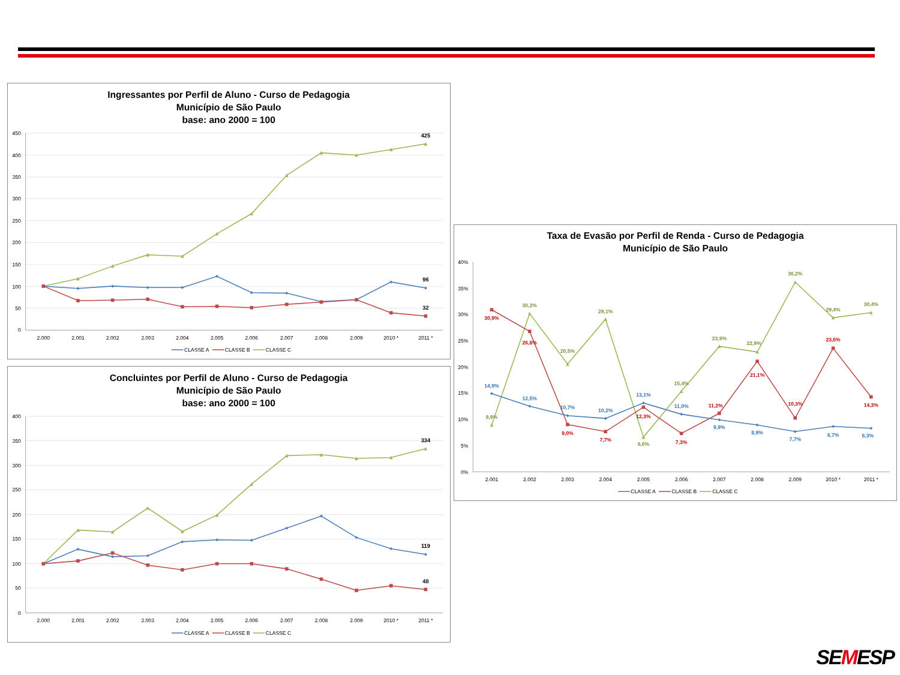Ingressantes por Perfil de Aluno - Curso de Pedagogia
Município de São Paulo
base: ano 2000 = 100
450
400
350
300
250
200
150
100
50
0
2.000
2.001
2.002
2.003
2.004
2.005
2.006
2.007
2.008
2.009
2010 *
2011 *
425
96
32
CLASSE A
CLASSE B
CLASSE C
Concluintes por Perfil de Aluno - Curso de Pedagogia
Município de São Paulo
base: ano 2000 = 100
400
350
300
250
200
150
100
50
0
2.000
2.001
2.002
2.003
2.004
2.005
2.006
2.007
2.008
2.009
2010 *
2011 *
334
119
48
CLASSE A
CLASSE B
CLASSE C
Taxa de Evasão por Perfil de Renda - Curso de Pedagogia
Município de São Paulo
40%
35%
30%
25%
20%
15%
10%
5%
0%
2.001
2.002
2.003
2.004
2.005
2.006
2.007
2.008
2.009
2010 *
2011 *
8,9%
30,2%
20,5%
29,1%
6,6%
15,4%
23,9%
22,9%
36,2%
29,4%
30,4%
30,9%
26,8%
9,0%
7,7%
12,3%
7,3%
11,2%
21,1%
10,3%
23,6%
14,3%
14,9%
12,5%
10,7%
10,2%
13,1%
11,0%
9,9%
8,9%
7,7%
8,7%
8,3%
CLASSE A
CLASSE B
CLASSE C
SEMESP